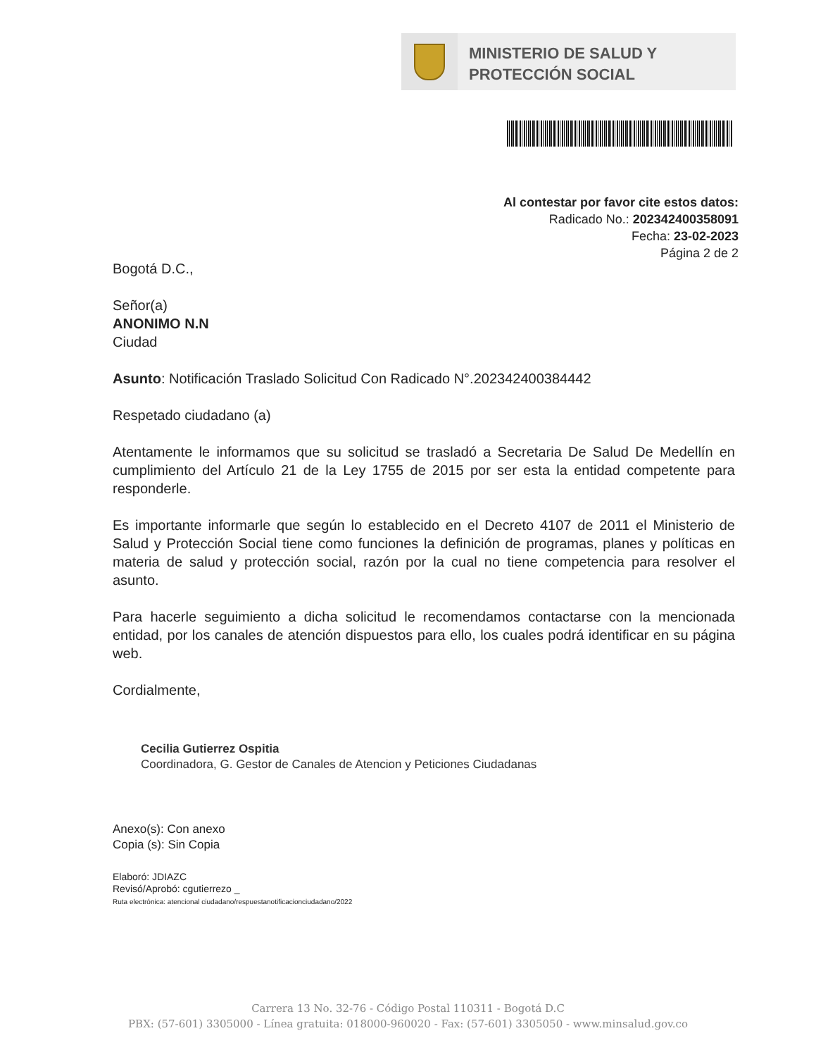MINISTERIO DE SALUD Y
PROTECCIÓN SOCIAL
Al contestar por favor cite estos datos:
Radicado No.: 202342400358091
Fecha: 23-02-2023
Página 2 de 2
Bogotá D.C.,
Señor(a)
ANONIMO N.N
Ciudad
Asunto: Notificación Traslado Solicitud Con Radicado N°.202342400384442
Respetado ciudadano (a)
Atentamente le informamos que su solicitud se trasladó a Secretaria De Salud De Medellín en cumplimiento del Artículo 21 de la Ley 1755 de 2015 por ser esta la entidad competente para responderle.
Es importante informarle que según lo establecido en el Decreto 4107 de 2011 el Ministerio de Salud y Protección Social tiene como funciones la definición de programas, planes y políticas en materia de salud y protección social, razón por la cual no tiene competencia para resolver el asunto.
Para hacerle seguimiento a dicha solicitud le recomendamos contactarse con la mencionada entidad, por los canales de atención dispuestos para ello, los cuales podrá identificar en su página web.
Cordialmente,
Cecilia Gutierrez Ospitia
Coordinadora, G. Gestor de Canales de Atencion y Peticiones Ciudadanas
Anexo(s): Con anexo
Copia (s): Sin Copia
Elaboró: JDIAZC
Revisó/Aprobó: cgutierrezo _
Ruta electrónica: atencional ciudadano/respuestanotificacionciudadano/2022
Carrera 13 No. 32-76 - Código Postal 110311 - Bogotá D.C
PBX: (57-601) 3305000 - Línea gratuita: 018000-960020 - Fax: (57-601) 3305050 - www.minsalud.gov.co